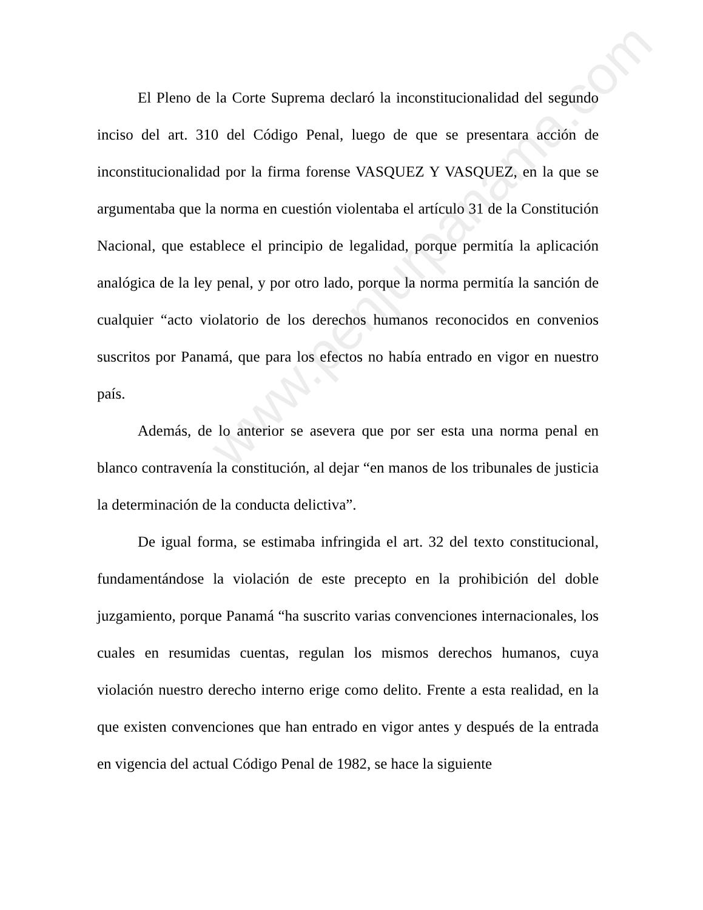El Pleno de la Corte Suprema declaró la inconstitucionalidad del segundo inciso del art. 310 del Código Penal, luego de que se presentara acción de inconstitucionalidad por la firma forense VASQUEZ Y VASQUEZ, en la que se argumentaba que la norma en cuestión violentaba el artículo 31 de la Constitución Nacional, que establece el principio de legalidad, porque permitía la aplicación analógica de la ley penal, y por otro lado, porque la norma permitía la sanción de cualquier “acto violatorio de los derechos humanos reconocidos en convenios suscritos por Panamá, que para los efectos no había entrado en vigor en nuestro país.
Además, de lo anterior se asevera que por ser esta una norma penal en blanco contravenía la constitución, al dejar “en manos de los tribunales de justicia la determinación de la conducta delictiva”.
De igual forma, se estimaba infringida el art. 32 del texto constitucional, fundamentándose la violación de este precepto en la prohibición del doble juzgamiento, porque Panamá “ha suscrito varias convenciones internacionales, los cuales en resumidas cuentas, regulan los mismos derechos humanos, cuya violación nuestro derecho interno erige como delito. Frente a esta realidad, en la que existen convenciones que han entrado en vigor antes y después de la entrada en vigencia del actual Código Penal de 1982, se hace la siguiente
www.penjurpanama.com